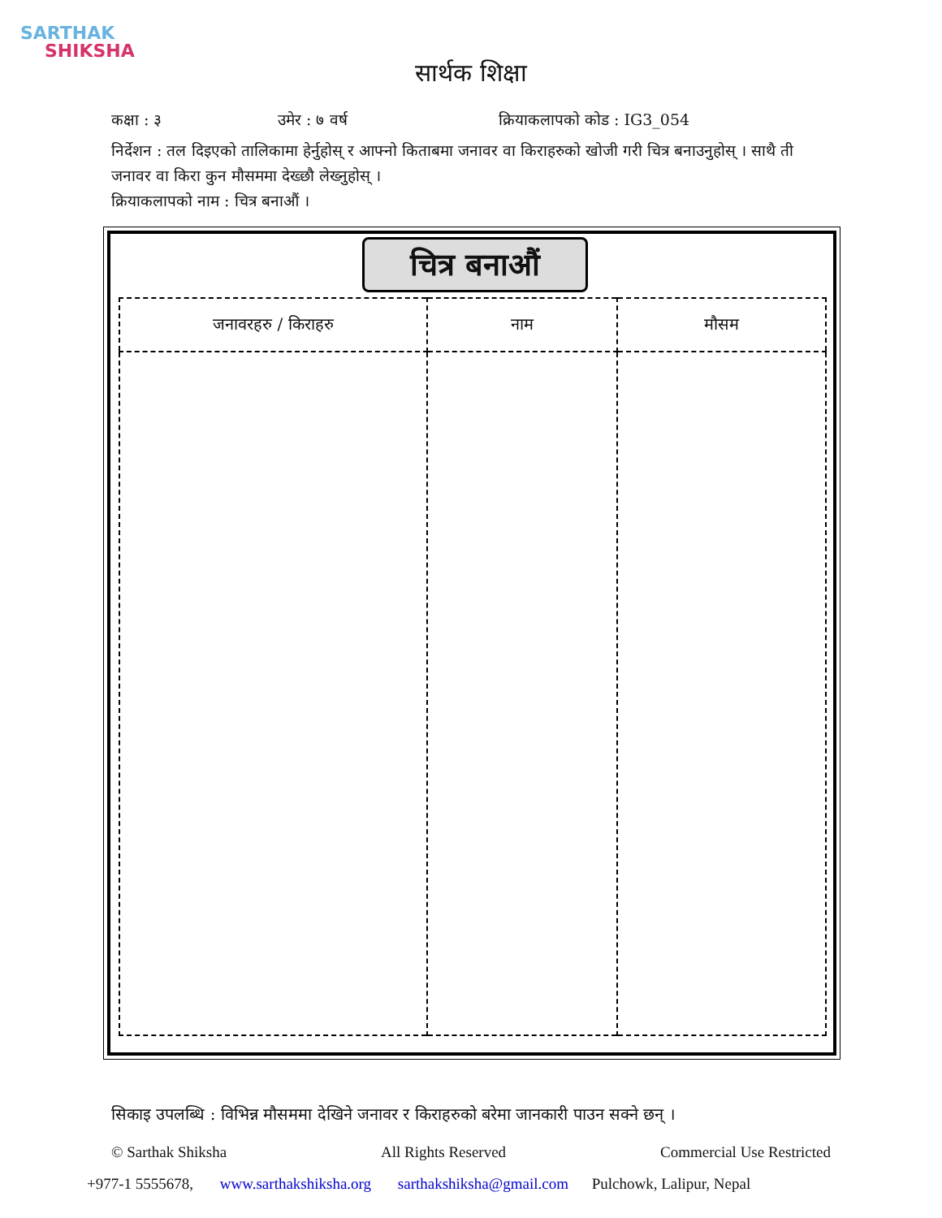SARTHAK
SHIKSHA
सार्थक शिक्षा
कक्षा : ३ उमेर : ७ वर्ष क्रियाकलापको कोड : IG3_054
निर्देशन : तल दिइएको तालिकामा हेर्नुहोस् र आफ्नो किताबमा जनावर वा किराहरुको खोजी गरी चित्र बनाउनुहोस् । साथै ती जनावर वा किरा कुन मौसममा देख्छौ लेख्नुहोस् ।
क्रियाकलापको नाम : चित्र बनाऔं ।
चित्र बनाऔं
| जनावरहरु / किराहरु | नाम | मौसम |
| --- | --- | --- |
सिकाइ उपलब्धि : विभिन्न मौसममा देखिने जनावर र किराहरुको बरेमा जानकारी पाउन सक्ने छन् ।
© Sarthak Shiksha All Rights Reserved Commercial Use Restricted
+977-1 5555678, www.sarthakshiksha.org sarthakshiksha@gmail.com Pulchowk, Lalipur, Nepal